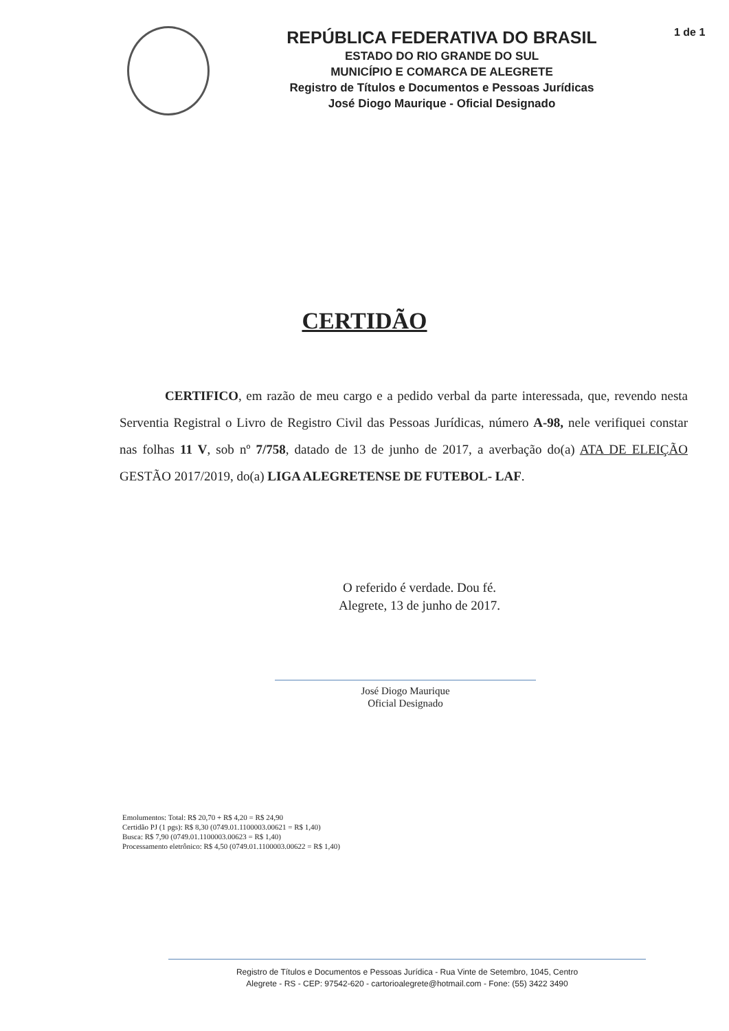REPÚBLICA FEDERATIVA DO BRASIL
ESTADO DO RIO GRANDE DO SUL
MUNICÍPIO E COMARCA DE ALEGRETE
Registro de Títulos e Documentos e Pessoas Jurídicas
José Diogo Maurique - Oficial Designado
1 de 1
CERTIDÃO
CERTIFICO, em razão de meu cargo e a pedido verbal da parte interessada, que, revendo nesta Serventia Registral o Livro de Registro Civil das Pessoas Jurídicas, número A-98, nele verifiquei constar nas folhas 11 V, sob nº 7/758, datado de 13 de junho de 2017, a averbação do(a) ATA DE ELEIÇÃO GESTÃO 2017/2019, do(a) LIGA ALEGRETENSE DE FUTEBOL- LAF.
O referido é verdade. Dou fé.
Alegrete, 13 de junho de 2017.
José Diogo Maurique
Oficial Designado
Emolumentos: Total: R$ 20,70 + R$ 4,20 = R$ 24,90
Certidão PJ (1 pgs): R$ 8,30 (0749.01.1100003.00621 = R$ 1,40)
Busca: R$ 7,90 (0749.01.1100003.00623 = R$ 1,40)
Processamento eletrônico: R$ 4,50 (0749.01.1100003.00622 = R$ 1,40)
Registro de Títulos e Documentos e Pessoas Jurídica - Rua Vinte de Setembro, 1045, Centro
Alegrete - RS - CEP: 97542-620 - cartorioalegrete@hotmail.com - Fone: (55) 3422 3490